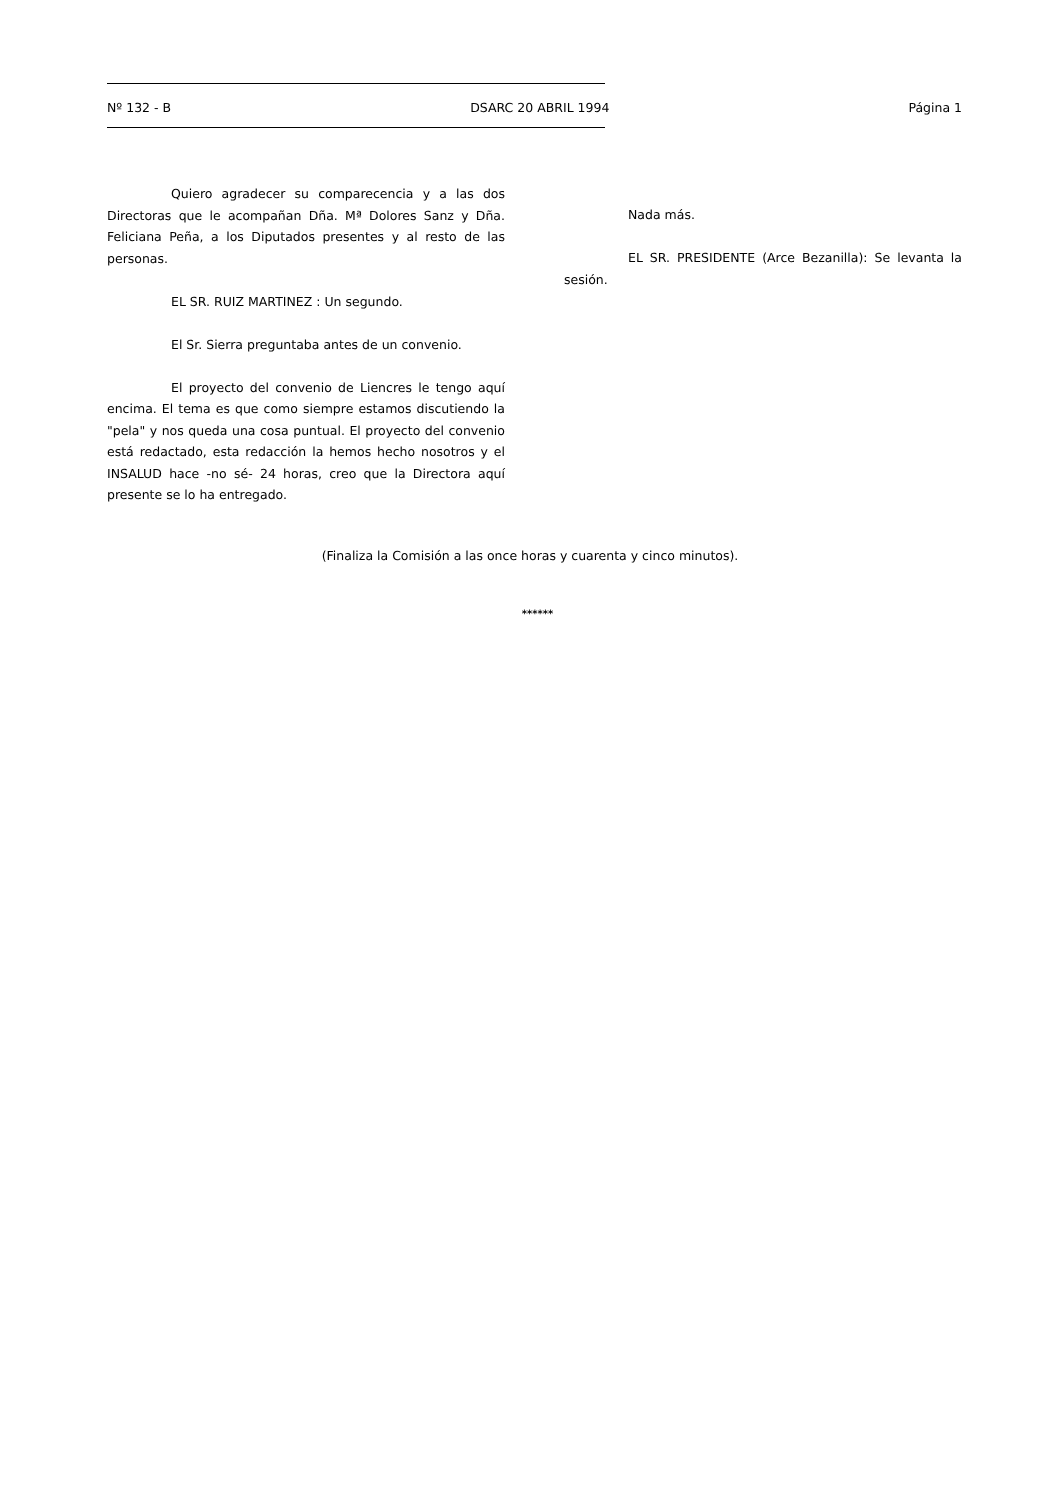Nº 132 - B DSARC 20 ABRIL 1994 Página 1
Quiero agradecer su comparecencia y a las dos Directoras que le acompañan Dña. Mª Dolores Sanz y Dña. Feliciana Peña, a los Diputados presentes y al resto de las personas.
EL SR. RUIZ MARTINEZ : Un segundo.
El Sr. Sierra preguntaba antes de un convenio.
El proyecto del convenio de Liencres le tengo aquí encima. El tema es que como siempre estamos discutiendo la "pela" y nos queda una cosa puntual. El proyecto del convenio está redactado, esta redacción la hemos hecho nosotros y el INSALUD hace -no sé- 24 horas, creo que la Directora aquí presente se lo ha entregado.
Nada más.
EL SR. PRESIDENTE (Arce Bezanilla): Se levanta la sesión.
(Finaliza la Comisión a las once horas y cuarenta y cinco minutos).
******